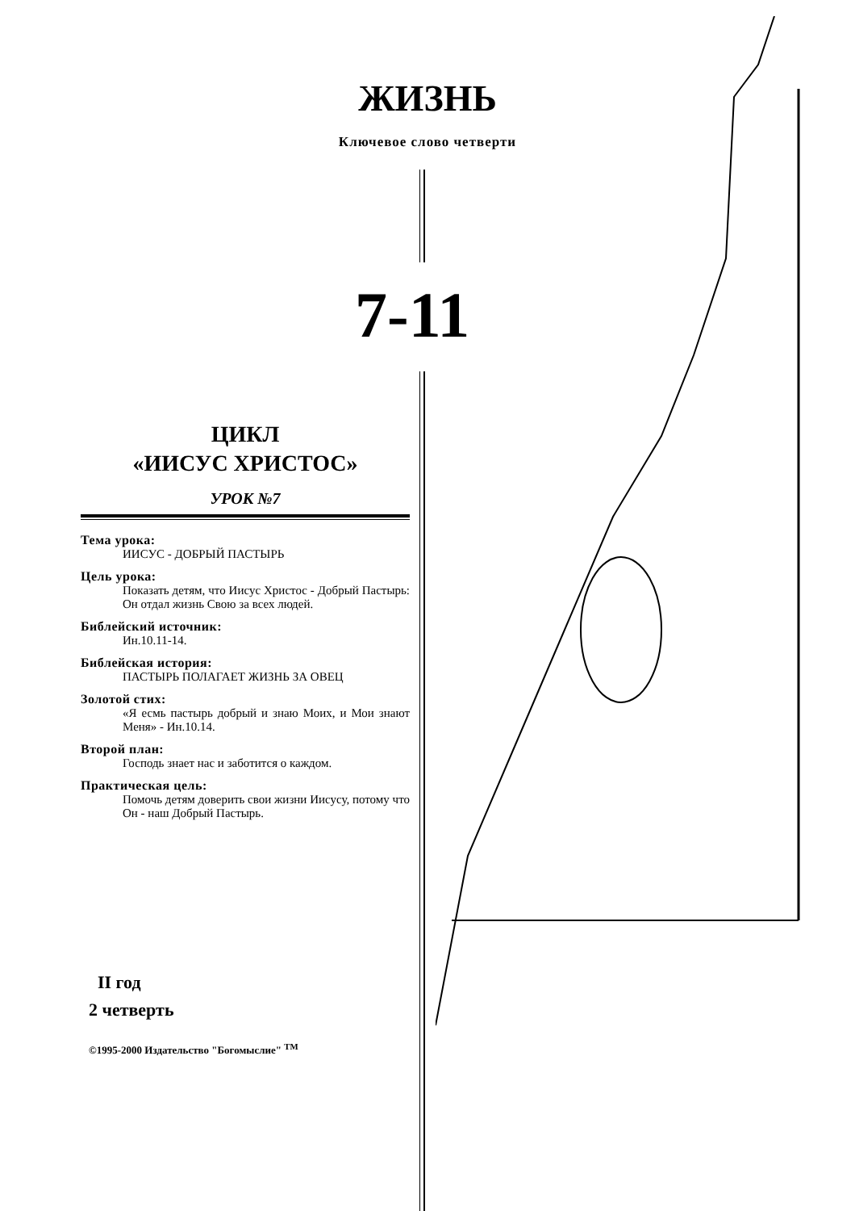ЖИЗНЬ
Ключевое слово четверти
7-11
ЦИКЛ
«ИИСУС ХРИСТОС»
УРОК №7
Тема урока:
ИИСУС - ДОБРЫЙ ПАСТЫРЬ
Цель урока:
Показать детям, что Иисус Христос - Добрый Пастырь: Он отдал жизнь Свою за всех людей.
Библейский источник:
Ин.10.11-14.
Библейская история:
ПАСТЫРЬ ПОЛАГАЕТ ЖИЗНЬ ЗА ОВЕЦ
Золотой стих:
«Я есмь пастырь добрый и знаю Моих, и Мои знают Меня» - Ин.10.14.
Второй план:
Господь знает нас и заботится о каждом.
Практическая цель:
Помочь детям доверить свои жизни Иисусу, потому что Он - наш Добрый Пастырь.
II год
2 четверть
©1995-2000 Издательство "Богомыслие" <sup>TM</sup>